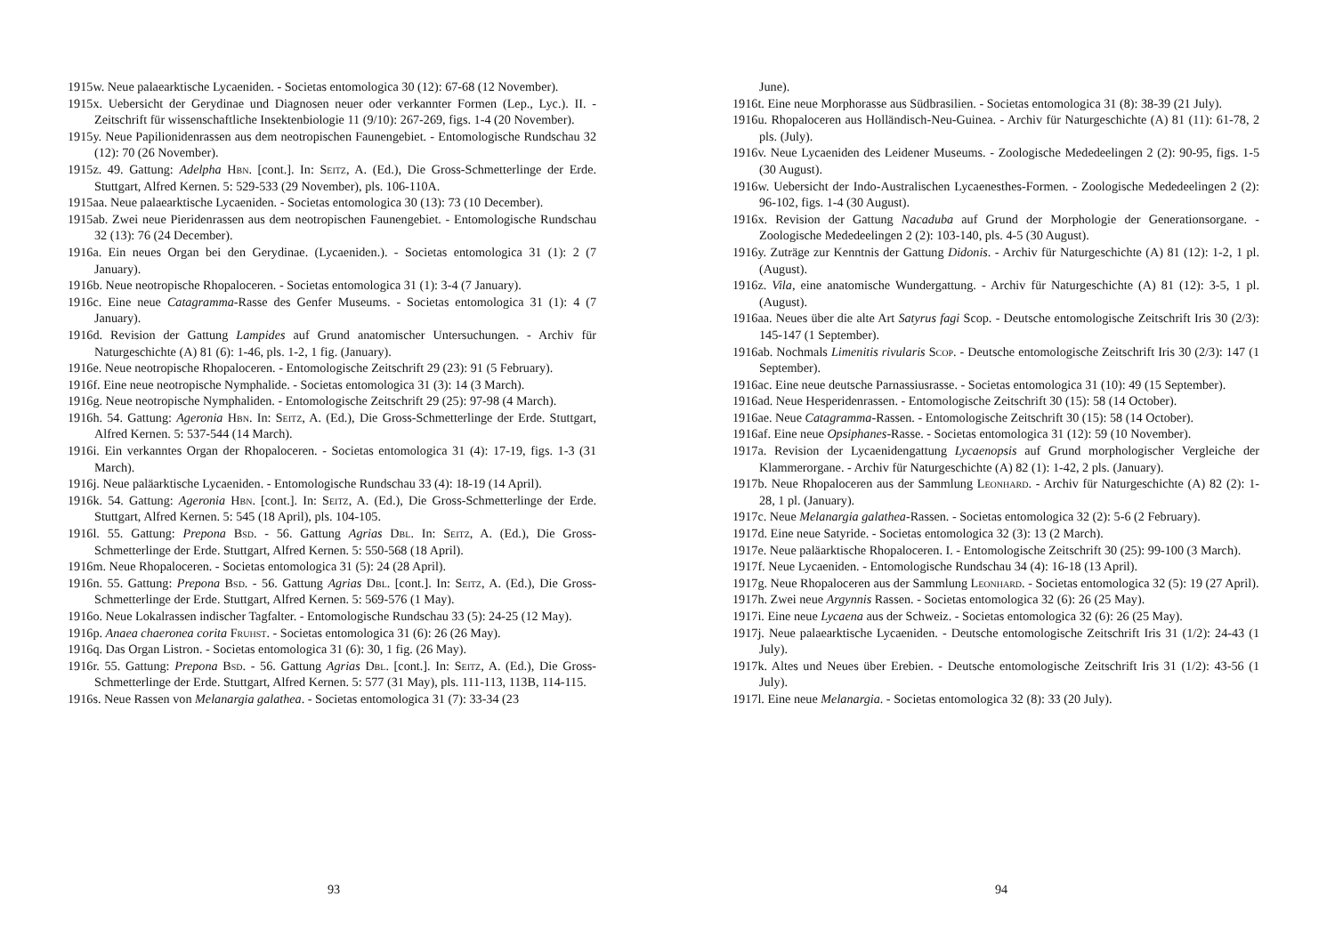1915w. Neue palaearktische Lycaeniden. - Societas entomologica 30 (12): 67-68 (12 November).
1915x. Uebersicht der Gerydinae und Diagnosen neuer oder verkannter Formen (Lep., Lyc.). II. - Zeitschrift für wissenschaftliche Insektenbiologie 11 (9/10): 267-269, figs. 1-4 (20 November).
1915y. Neue Papilionidenrassen aus dem neotropischen Faunengebiet. - Entomologische Rundschau 32 (12): 70 (26 November).
1915z. 49. Gattung: Adelpha Hbn. [cont.]. In: Seitz, A. (Ed.), Die Gross-Schmetterlinge der Erde. Stuttgart, Alfred Kernen. 5: 529-533 (29 November), pls. 106-110A.
1915aa. Neue palaearktische Lycaeniden. - Societas entomologica 30 (13): 73 (10 December).
1915ab. Zwei neue Pieridenrassen aus dem neotropischen Faunengebiet. - Entomologische Rundschau 32 (13): 76 (24 December).
1916a. Ein neues Organ bei den Gerydinae. (Lycaeniden.). - Societas entomologica 31 (1): 2 (7 January).
1916b. Neue neotropische Rhopaloceren. - Societas entomologica 31 (1): 3-4 (7 January).
1916c. Eine neue Catagramma-Rasse des Genfer Museums. - Societas entomologica 31 (1): 4 (7 January).
1916d. Revision der Gattung Lampides auf Grund anatomischer Untersuchungen. - Archiv für Naturgeschichte (A) 81 (6): 1-46, pls. 1-2, 1 fig. (January).
1916e. Neue neotropische Rhopaloceren. - Entomologische Zeitschrift 29 (23): 91 (5 February).
1916f. Eine neue neotropische Nymphalide. - Societas entomologica 31 (3): 14 (3 March).
1916g. Neue neotropische Nymphaliden. - Entomologische Zeitschrift 29 (25): 97-98 (4 March).
1916h. 54. Gattung: Ageronia Hbn. In: Seitz, A. (Ed.), Die Gross-Schmetterlinge der Erde. Stuttgart, Alfred Kernen. 5: 537-544 (14 March).
1916i. Ein verkanntes Organ der Rhopaloceren. - Societas entomologica 31 (4): 17-19, figs. 1-3 (31 March).
1916j. Neue paläarktische Lycaeniden. - Entomologische Rundschau 33 (4): 18-19 (14 April).
1916k. 54. Gattung: Ageronia Hbn. [cont.]. In: Seitz, A. (Ed.), Die Gross-Schmetterlinge der Erde. Stuttgart, Alfred Kernen. 5: 545 (18 April), pls. 104-105.
1916l. 55. Gattung: Prepona Bsd. - 56. Gattung Agrias Dbl. In: Seitz, A. (Ed.), Die Gross-Schmetterlinge der Erde. Stuttgart, Alfred Kernen. 5: 550-568 (18 April).
1916m. Neue Rhopaloceren. - Societas entomologica 31 (5): 24 (28 April).
1916n. 55. Gattung: Prepona Bsd. - 56. Gattung Agrias Dbl. [cont.]. In: Seitz, A. (Ed.), Die Gross-Schmetterlinge der Erde. Stuttgart, Alfred Kernen. 5: 569-576 (1 May).
1916o. Neue Lokalrassen indischer Tagfalter. - Entomologische Rundschau 33 (5): 24-25 (12 May).
1916p. Anaea chaeronea corita Fruhst. - Societas entomologica 31 (6): 26 (26 May).
1916q. Das Organ Listron. - Societas entomologica 31 (6): 30, 1 fig. (26 May).
1916r. 55. Gattung: Prepona Bsd. - 56. Gattung Agrias Dbl. [cont.]. In: Seitz, A. (Ed.), Die Gross-Schmetterlinge der Erde. Stuttgart, Alfred Kernen. 5: 577 (31 May), pls. 111-113, 113B, 114-115.
1916s. Neue Rassen von Melanargia galathea. - Societas entomologica 31 (7): 33-34 (23
93
June).
1916t. Eine neue Morphorasse aus Südbrasilien. - Societas entomologica 31 (8): 38-39 (21 July).
1916u. Rhopaloceren aus Holländisch-Neu-Guinea. - Archiv für Naturgeschichte (A) 81 (11): 61-78, 2 pls. (July).
1916v. Neue Lycaeniden des Leidener Museums. - Zoologische Mededeelingen 2 (2): 90-95, figs. 1-5 (30 August).
1916w. Uebersicht der Indo-Australischen Lycaenesthes-Formen. - Zoologische Mededeelingen 2 (2): 96-102, figs. 1-4 (30 August).
1916x. Revision der Gattung Nacaduba auf Grund der Morphologie der Generationsorgane. - Zoologische Mededeelingen 2 (2): 103-140, pls. 4-5 (30 August).
1916y. Zuträge zur Kenntnis der Gattung Didonis. - Archiv für Naturgeschichte (A) 81 (12): 1-2, 1 pl. (August).
1916z. Vila, eine anatomische Wundergattung. - Archiv für Naturgeschichte (A) 81 (12): 3-5, 1 pl. (August).
1916aa. Neues über die alte Art Satyrus fagi Scop. - Deutsche entomologische Zeitschrift Iris 30 (2/3): 145-147 (1 September).
1916ab. Nochmals Limenitis rivularis Scop. - Deutsche entomologische Zeitschrift Iris 30 (2/3): 147 (1 September).
1916ac. Eine neue deutsche Parnassiusrasse. - Societas entomologica 31 (10): 49 (15 September).
1916ad. Neue Hesperidenrassen. - Entomologische Zeitschrift 30 (15): 58 (14 October).
1916ae. Neue Catagramma-Rassen. - Entomologische Zeitschrift 30 (15): 58 (14 October).
1916af. Eine neue Opsiphanes-Rasse. - Societas entomologica 31 (12): 59 (10 November).
1917a. Revision der Lycaenidengattung Lycaenopsis auf Grund morphologischer Vergleiche der Klammerorgane. - Archiv für Naturgeschichte (A) 82 (1): 1-42, 2 pls. (January).
1917b. Neue Rhopaloceren aus der Sammlung Leonhard. - Archiv für Naturgeschichte (A) 82 (2): 1-28, 1 pl. (January).
1917c. Neue Melanargia galathea-Rassen. - Societas entomologica 32 (2): 5-6 (2 February).
1917d. Eine neue Satyride. - Societas entomologica 32 (3): 13 (2 March).
1917e. Neue paläarktische Rhopaloceren. I. - Entomologische Zeitschrift 30 (25): 99-100 (3 March).
1917f. Neue Lycaeniden. - Entomologische Rundschau 34 (4): 16-18 (13 April).
1917g. Neue Rhopaloceren aus der Sammlung Leonhard. - Societas entomologica 32 (5): 19 (27 April).
1917h. Zwei neue Argynnis Rassen. - Societas entomologica 32 (6): 26 (25 May).
1917i. Eine neue Lycaena aus der Schweiz. - Societas entomologica 32 (6): 26 (25 May).
1917j. Neue palaearktische Lycaeniden. - Deutsche entomologische Zeitschrift Iris 31 (1/2): 24-43 (1 July).
1917k. Altes und Neues über Erebien. - Deutsche entomologische Zeitschrift Iris 31 (1/2): 43-56 (1 July).
1917l. Eine neue Melanargia. - Societas entomologica 32 (8): 33 (20 July).
94